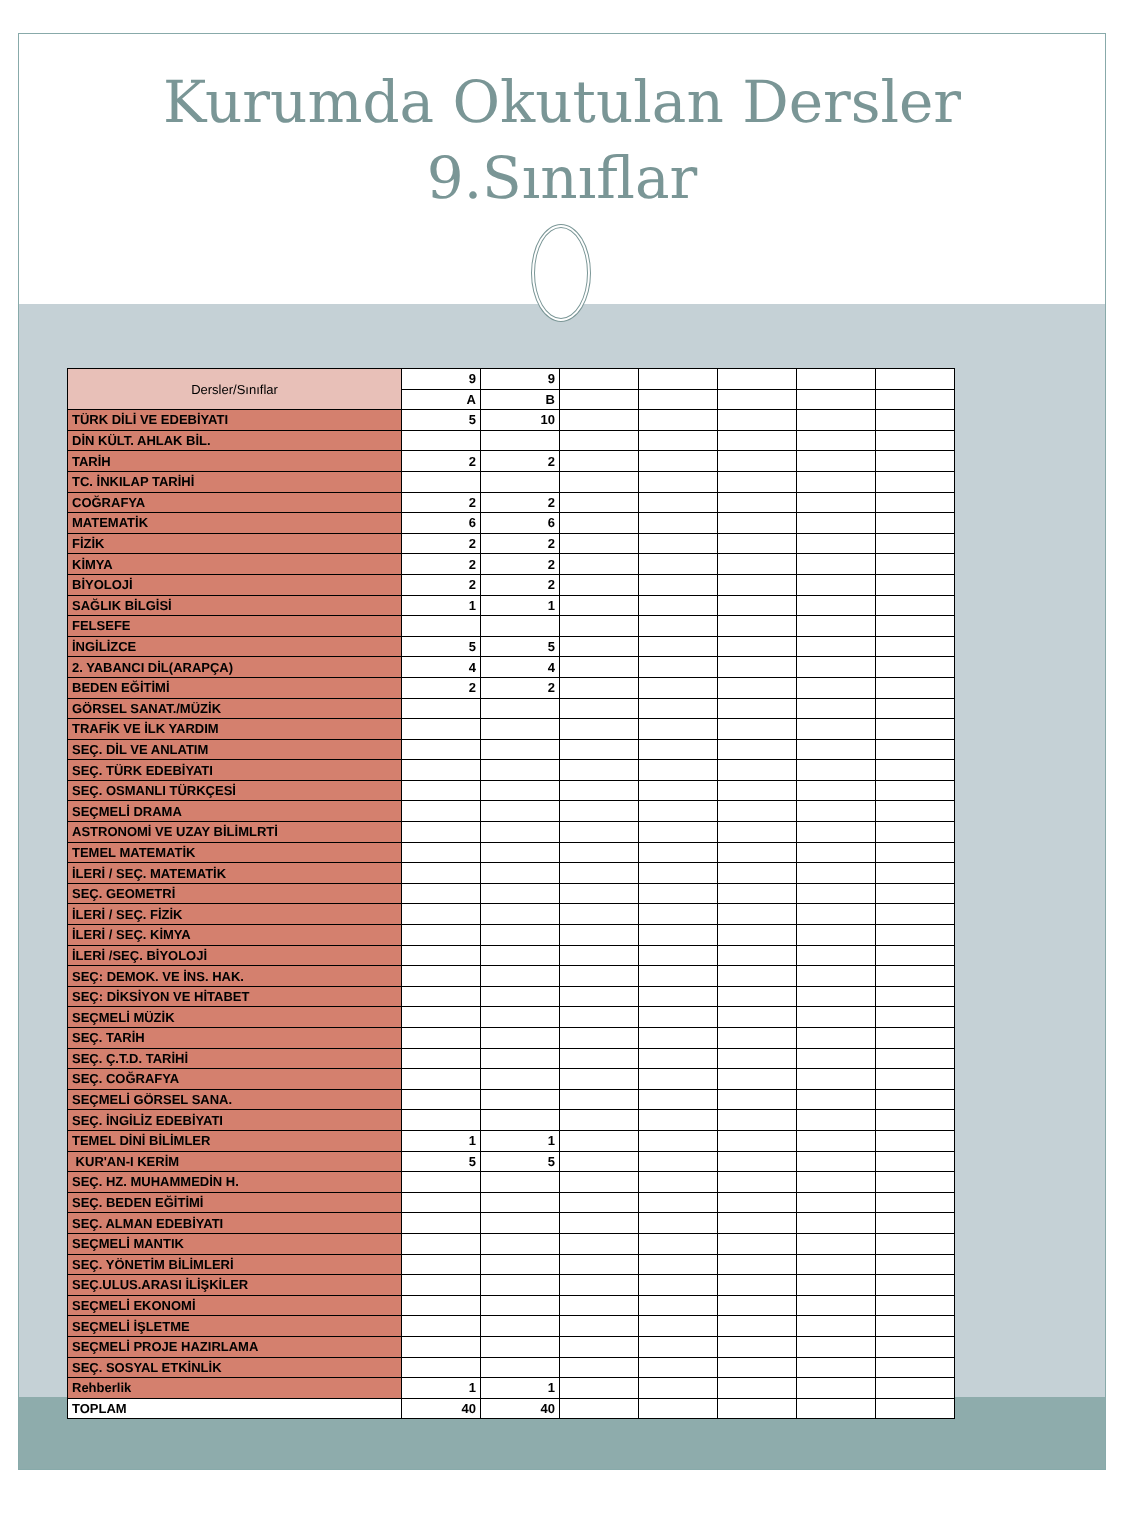Kurumda Okutulan Dersler
9.Sınıflar
| Dersler/Sınıflar | 9 | 9 | | | | | |
| | A | B | | | | | |
| TÜRK DİLİ VE EDEBİYATI | 5 | 10 | | | | | |
| DİN KÜLT. AHLAK BİL. | | | | | | | |
| TARİH | 2 | 2 | | | | | |
| TC. İNKILAP TARİHİ | | | | | | | |
| COĞRAFYA | 2 | 2 | | | | | |
| MATEMATİK | 6 | 6 | | | | | |
| FİZİK | 2 | 2 | | | | | |
| KİMYA | 2 | 2 | | | | | |
| BİYOLOJİ | 2 | 2 | | | | | |
| SAĞLIK BİLGİSİ | 1 | 1 | | | | | |
| FELSEFE | | | | | | | |
| İNGİLİZCE | 5 | 5 | | | | | |
| 2. YABANCI DİL(ARAPÇA) | 4 | 4 | | | | | |
| BEDEN EĞİTİMİ | 2 | 2 | | | | | |
| GÖRSEL SANAT./MÜZİK | | | | | | | |
| TRAFİK VE İLK YARDIM | | | | | | | |
| SEÇ. DİL VE ANLATIM | | | | | | | |
| SEÇ. TÜRK EDEBİYATI | | | | | | | |
| SEÇ. OSMANLI TÜRKÇESİ | | | | | | | |
| SEÇMELİ DRAMA | | | | | | | |
| ASTRONOMİ VE UZAY BİLİMLRTİ | | | | | | | |
| TEMEL MATEMATİK | | | | | | | |
| İLERİ / SEÇ. MATEMATİK | | | | | | | |
| SEÇ. GEOMETRİ | | | | | | | |
| İLERİ / SEÇ. FİZİK | | | | | | | |
| İLERİ / SEÇ. KİMYA | | | | | | | |
| İLERİ /SEÇ. BİYOLOJİ | | | | | | | |
| SEÇ: DEMOK. VE İNS. HAK. | | | | | | | |
| SEÇ: DİKSİYON VE HİTABET | | | | | | | |
| SEÇMELİ MÜZİK | | | | | | | |
| SEÇ. TARİH | | | | | | | |
| SEÇ. Ç.T.D. TARİHİ | | | | | | | |
| SEÇ. COĞRAFYA | | | | | | | |
| SEÇMELİ GÖRSEL SANA. | | | | | | | |
| SEÇ. İNGİLİZ EDEBİYATI | | | | | | | |
| TEMEL DİNİ BİLİMLER | 1 | 1 | | | | | |
| KUR'AN-I KERİM | 5 | 5 | | | | | |
| SEÇ. HZ. MUHAMMEDİN H. | | | | | | | |
| SEÇ. BEDEN EĞİTİMİ | | | | | | | |
| SEÇ. ALMAN EDEBİYATI | | | | | | | |
| SEÇMELİ MANTIK | | | | | | | |
| SEÇ. YÖNETİM BİLİMLERİ | | | | | | | |
| SEÇ.ULUS.ARASI İLİŞKİLER | | | | | | | |
| SEÇMELİ EKONOMİ | | | | | | | |
| SEÇMELİ İŞLETME | | | | | | | |
| SEÇMELİ PROJE HAZIRLAMA | | | | | | | |
| SEÇ. SOSYAL ETKİNLİK | | | | | | | |
| Rehberlik | 1 | 1 | | | | | |
| TOPLAM | 40 | 40 | | | | | |